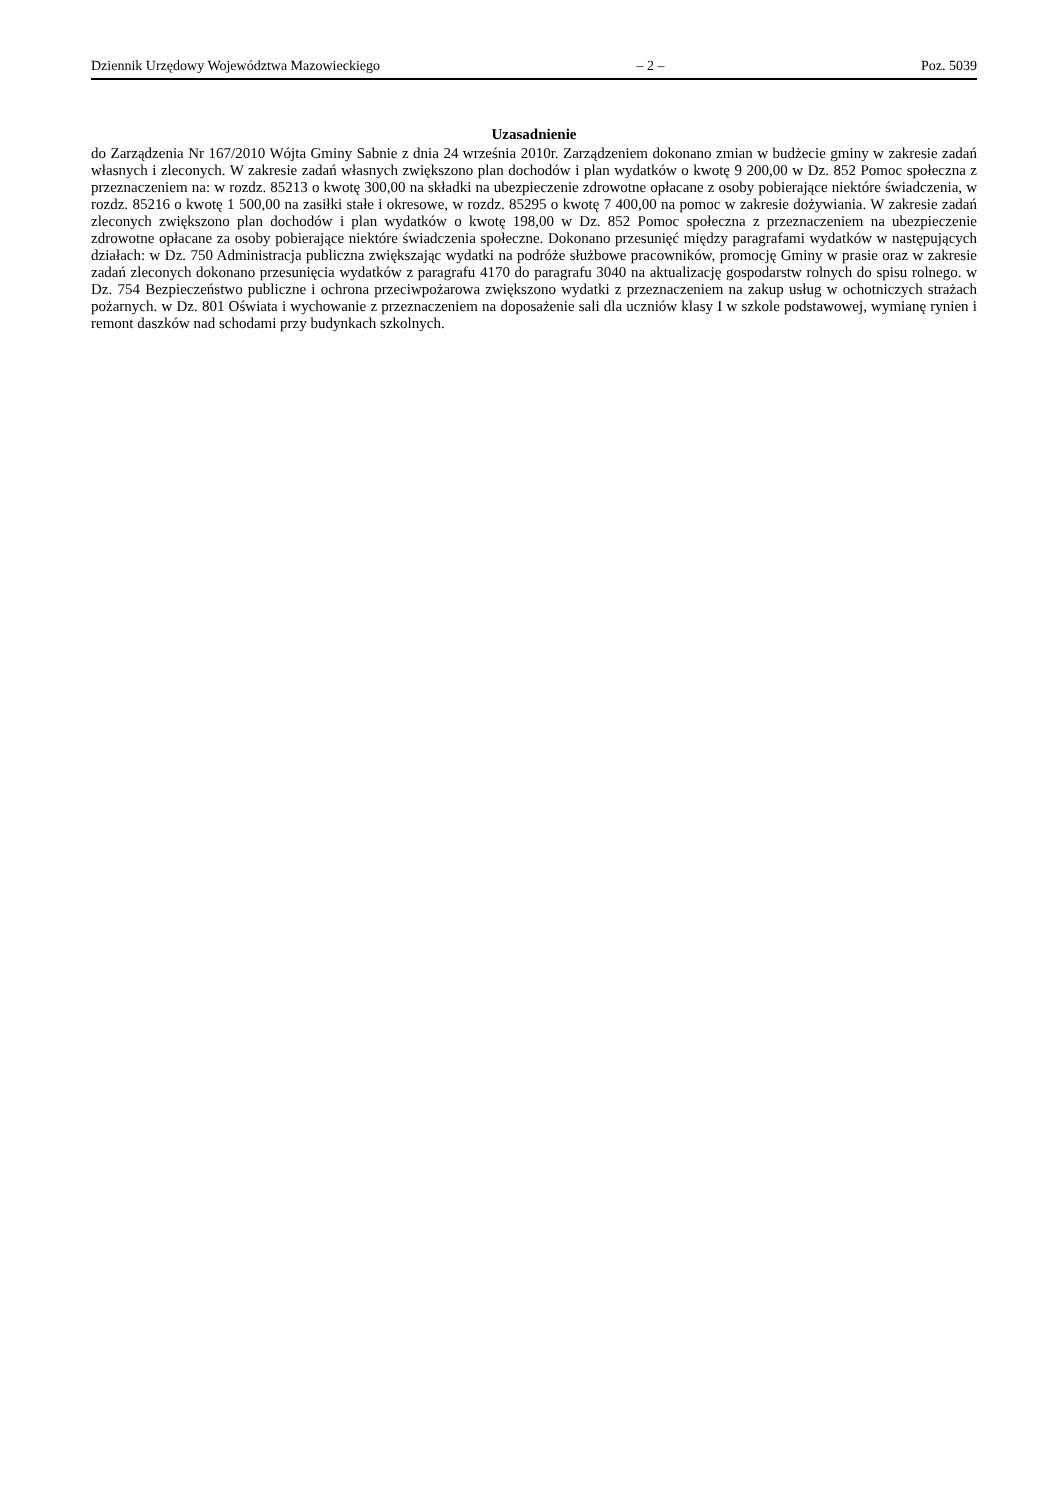Dziennik Urzędowy Województwa Mazowieckiego – 2 – Poz. 5039
Uzasadnienie
do Zarządzenia Nr 167/2010 Wójta Gminy Sabnie z dnia 24 września 2010r. Zarządzeniem dokonano zmian w budżecie gminy w zakresie zadań własnych i zleconych. W zakresie zadań własnych zwiększono plan dochodów i plan wydatków o kwotę 9 200,00 w Dz. 852 Pomoc społeczna z przeznaczeniem na: w rozdz. 85213 o kwotę 300,00 na składki na ubezpieczenie zdrowotne opłacane z osoby pobierające niektóre świadczenia, w rozdz. 85216 o kwotę 1 500,00 na zasiłki stałe i okresowe, w rozdz. 85295 o kwotę 7 400,00 na pomoc w zakresie dożywiania. W zakresie zadań zleconych zwiększono plan dochodów i plan wydatków o kwotę 198,00 w Dz. 852 Pomoc społeczna z przeznaczeniem na ubezpieczenie zdrowotne opłacane za osoby pobierające niektóre świadczenia społeczne. Dokonano przesunięć między paragrafami wydatków w następujących działach: w Dz. 750 Administracja publiczna zwiększając wydatki na podróże służbowe pracowników, promocję Gminy w prasie oraz w zakresie zadań zleconych dokonano przesunięcia wydatków z paragrafu 4170 do paragrafu 3040 na aktualizację gospodarstw rolnych do spisu rolnego. w Dz. 754 Bezpieczeństwo publiczne i ochrona przeciwpożarowa zwiększono wydatki z przeznaczeniem na zakup usług w ochotniczych strażach pożarnych. w Dz. 801 Oświata i wychowanie z przeznaczeniem na doposażenie sali dla uczniów klasy I w szkole podstawowej, wymianę rynien i remont daszków nad schodami przy budynkach szkolnych.